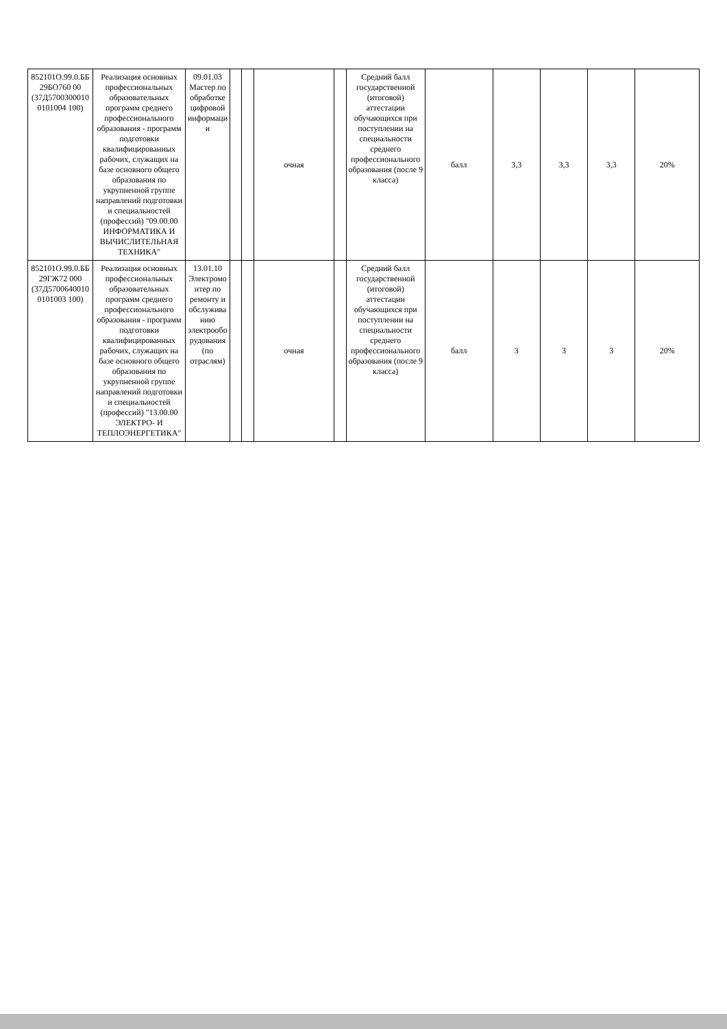| 852101О.99.0.ББ29БО760 00 (37Д57003000100101004 100) | Реализация основных профессиональных образовательных программ среднего профессионального образования - программ подготовки квалифицированных рабочих, служащих на базе основного общего образования по укрупненной группе направлений подготовки и специальностей (профессий) "09.00.00 ИНФОРМАТИКА И ВЫЧИСЛИТЕЛЬНАЯ ТЕХНИКА" | 09.01.03 Мастер по обработке цифровой информации | | | очная | | Средний балл государственной (итоговой) аттестации обучающихся при поступлении на специальности среднего профессионального образования (после 9 класса) | балл | 3,3 | 3,3 | 3,3 | 20% |
| 852101О.99.0.ББ29ГЖ72 000 (37Д57006400100101003 100) | Реализация основных профессиональных образовательных программ среднего профессионального образования - программ подготовки квалифицированных рабочих, служащих на базе основного общего образования по укрупненной группе направлений подготовки и специальностей (профессий) "13.00.00 ЭЛЕКТРО- И ТЕПЛОЭНЕРГЕТИКА" | 13.01.10 Электромонтер по ремонту и обслуживанию электрооборудования (по отраслям) | | | очная | | Средний балл государственной (итоговой) аттестации обучающихся при поступлении на специальности среднего профессионального образования (после 9 класса) | балл | 3 | 3 | 3 | 20% |